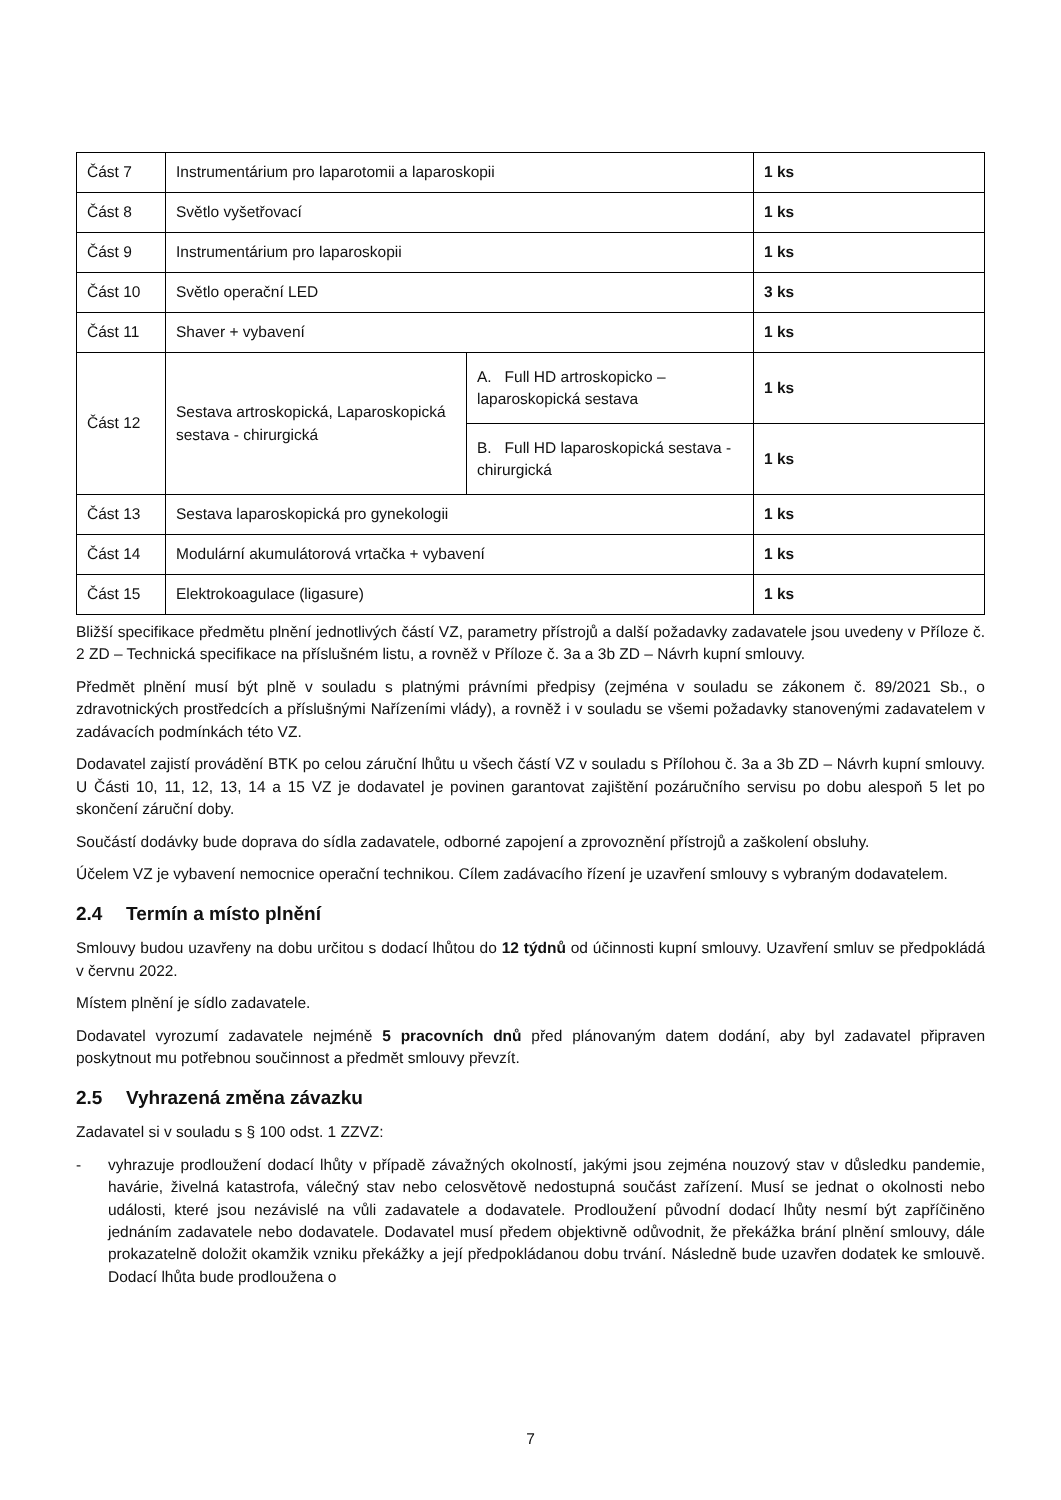| Část 7 | Instrumentárium pro laparotomii a laparoskopii | | 1 ks |
| Část 8 | Světlo vyšetřovací | | 1 ks |
| Část 9 | Instrumentárium pro laparoskopii | | 1 ks |
| Část 10 | Světlo operační LED | | 3 ks |
| Část 11 | Shaver + vybavení | | 1 ks |
| Část 12 | Sestava artroskopická, Laparoskopická sestava - chirurgická | A. Full HD artroskopicko – laparoskopická sestava | 1 ks |
| | | B. Full HD laparoskopická sestava - chirurgická | 1 ks |
| Část 13 | Sestava laparoskopická pro gynekologii | | 1 ks |
| Část 14 | Modulární akumulátorová vrtačka + vybavení | | 1 ks |
| Část 15 | Elektrokoagulace (ligasure) | | 1 ks |
Bližší specifikace předmětu plnění jednotlivých částí VZ, parametry přístrojů a další požadavky zadavatele jsou uvedeny v Příloze č. 2 ZD – Technická specifikace na příslušném listu, a rovněž v Příloze č. 3a a 3b ZD – Návrh kupní smlouvy.
Předmět plnění musí být plně v souladu s platnými právními předpisy (zejména v souladu se zákonem č. 89/2021 Sb., o zdravotnických prostředcích a příslušnými Nařízeními vlády), a rovněž i v souladu se všemi požadavky stanovenými zadavatelem v zadávacích podmínkách této VZ.
Dodavatel zajistí provádění BTK po celou záruční lhůtu u všech částí VZ v souladu s Přílohou č. 3a a 3b ZD – Návrh kupní smlouvy. U Části 10, 11, 12, 13, 14 a 15 VZ je dodavatel je povinen garantovat zajištění pozáručního servisu po dobu alespoň 5 let po skončení záruční doby.
Součástí dodávky bude doprava do sídla zadavatele, odborné zapojení a zprovoznění přístrojů a zaškolení obsluhy.
Účelem VZ je vybavení nemocnice operační technikou. Cílem zadávacího řízení je uzavření smlouvy s vybraným dodavatelem.
2.4 Termín a místo plnění
Smlouvy budou uzavřeny na dobu určitou s dodací lhůtou do 12 týdnů od účinnosti kupní smlouvy. Uzavření smluv se předpokládá v červnu 2022.
Místem plnění je sídlo zadavatele.
Dodavatel vyrozumí zadavatele nejméně 5 pracovních dnů před plánovaným datem dodání, aby byl zadavatel připraven poskytnout mu potřebnou součinnost a předmět smlouvy převzít.
2.5 Vyhrazená změna závazku
Zadavatel si v souladu s § 100 odst. 1 ZZVZ:
- vyhrazuje prodloužení dodací lhůty v případě závažných okolností, jakými jsou zejména nouzový stav v důsledku pandemie, havárie, živelná katastrofa, válečný stav nebo celosvětově nedostupná součást zařízení. Musí se jednat o okolnosti nebo události, které jsou nezávislé na vůli zadavatele a dodavatele. Prodloužení původní dodací lhůty nesmí být zapříčiněno jednáním zadavatele nebo dodavatele. Dodavatel musí předem objektivně odůvodnit, že překážka brání plnění smlouvy, dále prokazatelně doložit okamžik vzniku překážky a její předpokládanou dobu trvání. Následně bude uzavřen dodatek ke smlouvě. Dodací lhůta bude prodloužena o
7